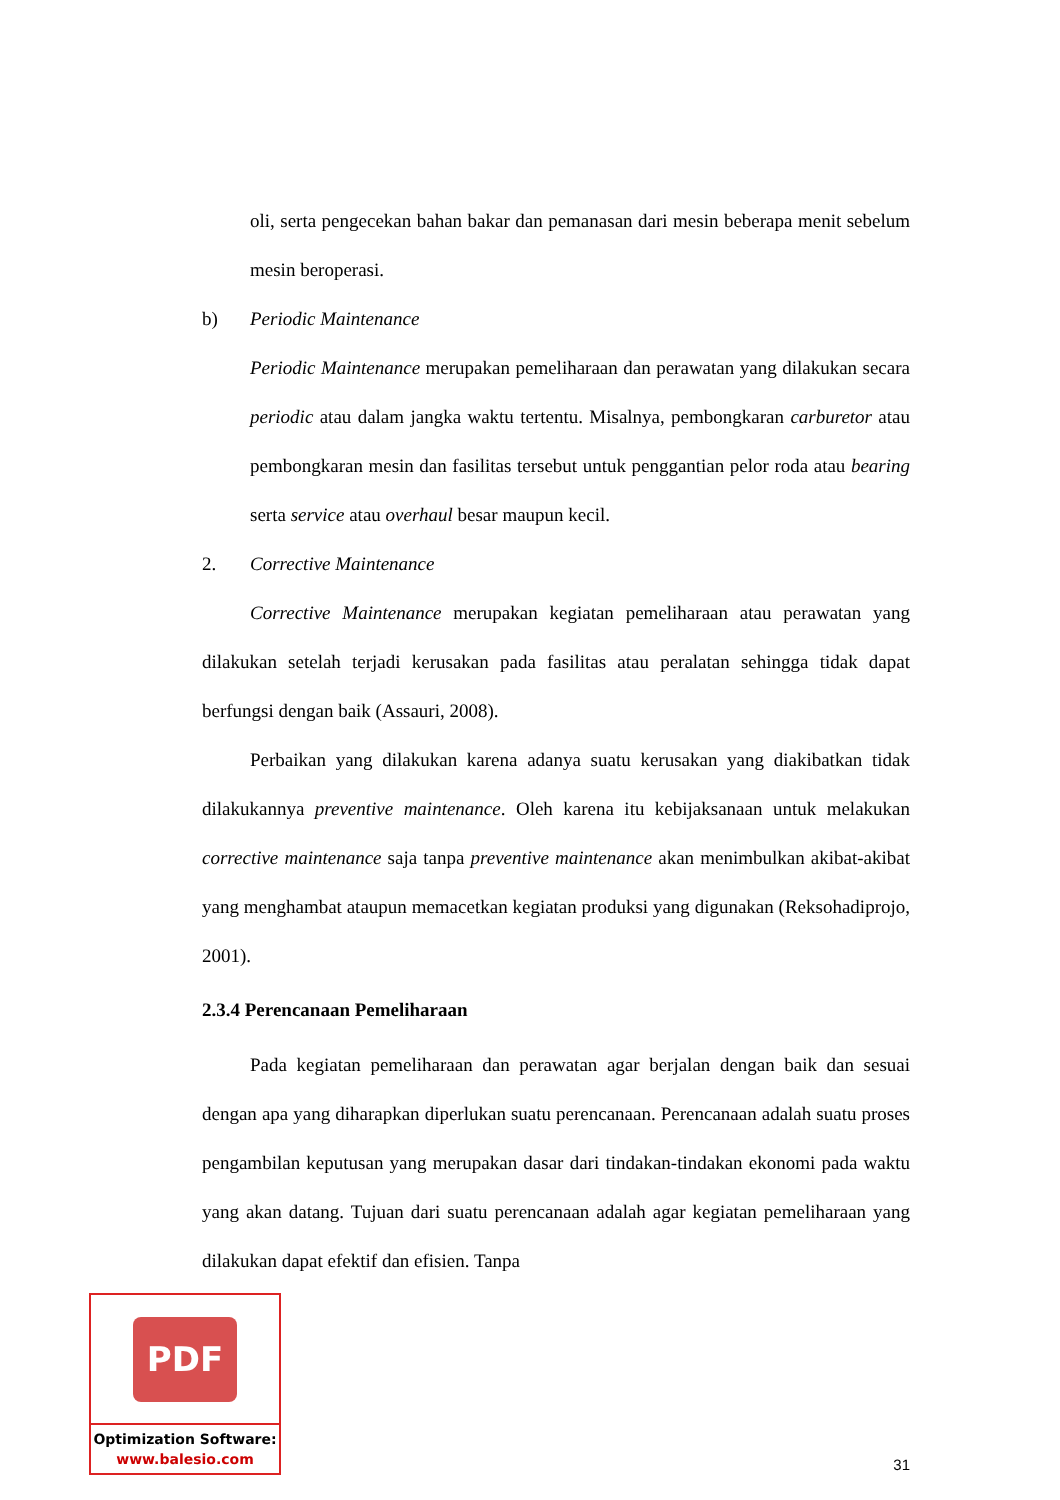oli, serta pengecekan bahan bakar dan pemanasan dari mesin beberapa menit sebelum mesin beroperasi.
b) Periodic Maintenance
Periodic Maintenance merupakan pemeliharaan dan perawatan yang dilakukan secara periodic atau dalam jangka waktu tertentu. Misalnya, pembongkaran carburetor atau pembongkaran mesin dan fasilitas tersebut untuk penggantian pelor roda atau bearing serta service atau overhaul besar maupun kecil.
2. Corrective Maintenance
Corrective Maintenance merupakan kegiatan pemeliharaan atau perawatan yang dilakukan setelah terjadi kerusakan pada fasilitas atau peralatan sehingga tidak dapat berfungsi dengan baik (Assauri, 2008).
Perbaikan yang dilakukan karena adanya suatu kerusakan yang diakibatkan tidak dilakukannya preventive maintenance. Oleh karena itu kebijaksanaan untuk melakukan corrective maintenance saja tanpa preventive maintenance akan menimbulkan akibat-akibat yang menghambat ataupun memacetkan kegiatan produksi yang digunakan (Reksohadiprojo, 2001).
2.3.4 Perencanaan Pemeliharaan
Pada kegiatan pemeliharaan dan perawatan agar berjalan dengan baik dan sesuai dengan apa yang diharapkan diperlukan suatu perencanaan. Perencanaan adalah suatu proses pengambilan keputusan yang merupakan dasar dari tindakan-tindakan ekonomi pada waktu yang akan datang. Tujuan dari suatu perencanaan adalah agar kegiatan pemeliharaan yang dilakukan dapat efektif dan efisien. Tanpa
PDF
Optimization Software:
www.balesio.com
31